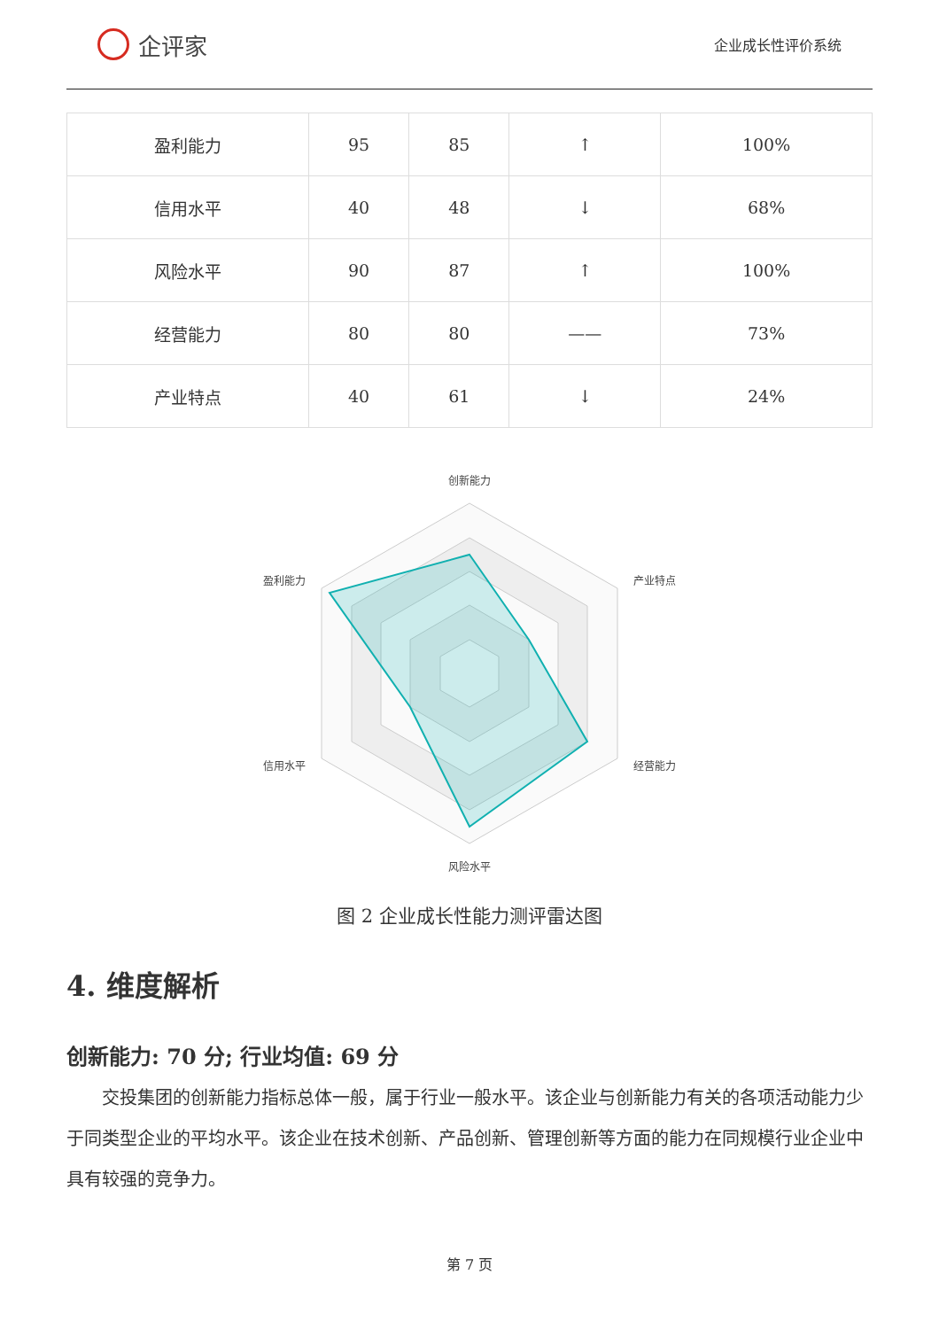企评家
企业成长性评价系统
| 盈利能力 | 95 | 85 | ↑ | 100% |
| 信用水平 | 40 | 48 | ↓ | 68% |
| 风险水平 | 90 | 87 | ↑ | 100% |
| 经营能力 | 80 | 80 | —— | 73% |
| 产业特点 | 40 | 61 | ↓ | 24% |
创新能力
产业特点
经营能力
风险水平
信用水平
盈利能力
图 2 企业成长性能力测评雷达图
4. 维度解析
创新能力: 70 分; 行业均值: 69 分
交投集团的创新能力指标总体一般，属于行业一般水平。该企业与创新能力有关的各项活动能力少于同类型企业的平均水平。该企业在技术创新、产品创新、管理创新等方面的能力在同规模行业企业中具有较强的竞争力。
第 7 页